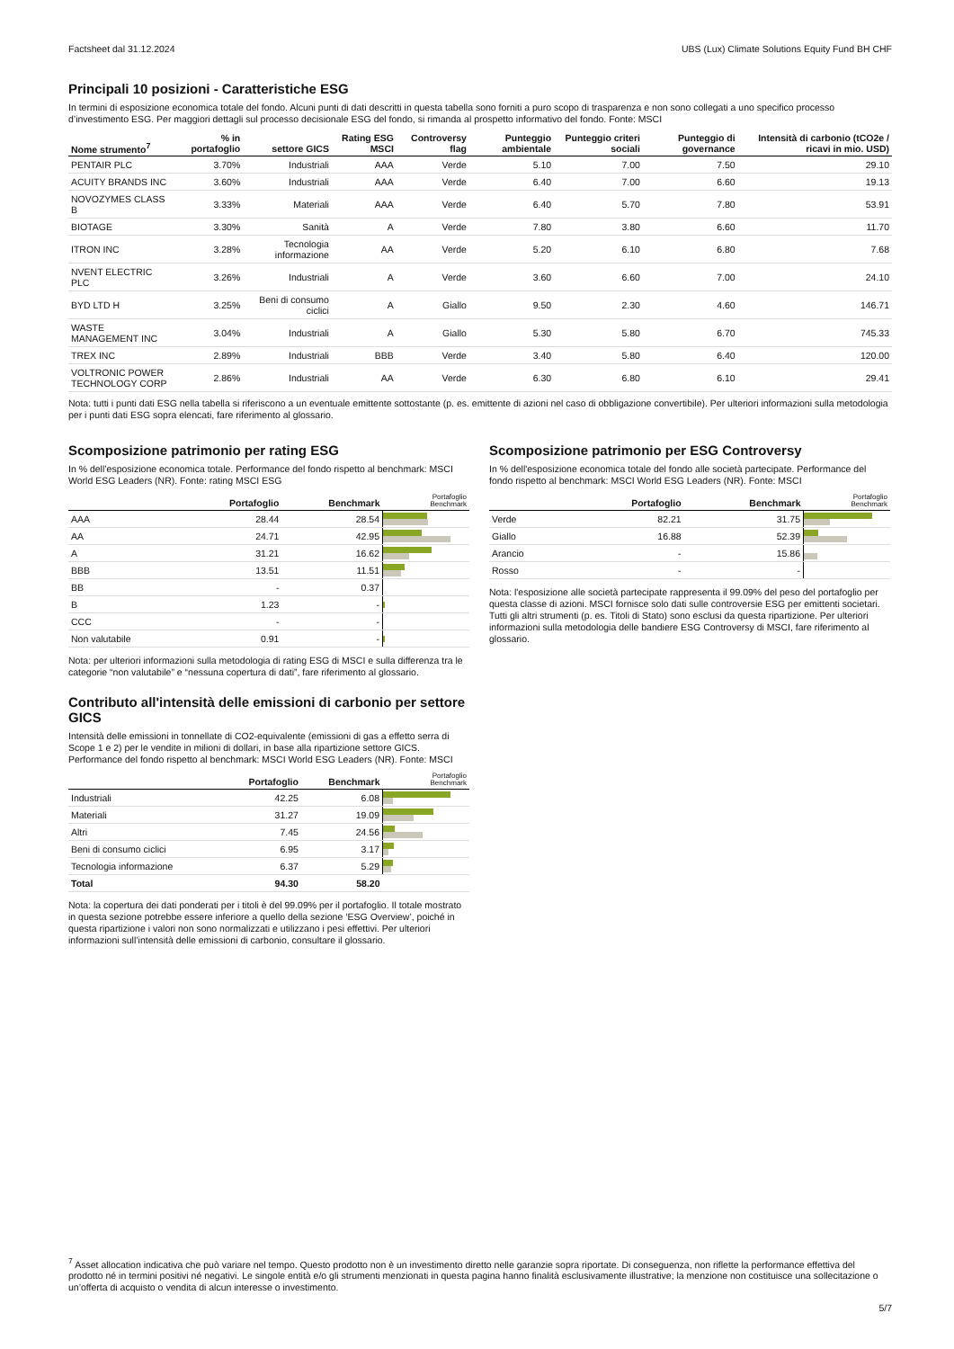Factsheet dal 31.12.2024 UBS (Lux) Climate Solutions Equity Fund BH CHF
Principali 10 posizioni - Caratteristiche ESG
In termini di esposizione economica totale del fondo. Alcuni punti di dati descritti in questa tabella sono forniti a puro scopo di trasparenza e non sono collegati a uno specifico processo d’investimento ESG. Per maggiori dettagli sul processo decisionale ESG del fondo, si rimanda al prospetto informativo del fondo. Fonte: MSCI
| Nome strumento<sup>7</sup> | % in portafoglio | settore GICS | Rating ESG MSCI | Controversy flag | Punteggio ambientale | Punteggio criteri sociali | Punteggio di governance | Intensità di carbonio (tCO2e / ricavi in mio. USD) |
| --- | --- | --- | --- | --- | --- | --- | --- | --- |
| PENTAIR PLC | 3.70% | Industriali | AAA | Verde | 5.10 | 7.00 | 7.50 | 29.10 |
| ACUITY BRANDS INC | 3.60% | Industriali | AAA | Verde | 6.40 | 7.00 | 6.60 | 19.13 |
| NOVOZYMES CLASS B | 3.33% | Materiali | AAA | Verde | 6.40 | 5.70 | 7.80 | 53.91 |
| BIOTAGE | 3.30% | Sanità | A | Verde | 7.80 | 3.80 | 6.60 | 11.70 |
| ITRON INC | 3.28% | Tecnologia informazione | AA | Verde | 5.20 | 6.10 | 6.80 | 7.68 |
| NVENT ELECTRIC PLC | 3.26% | Industriali | A | Verde | 3.60 | 6.60 | 7.00 | 24.10 |
| BYD LTD H | 3.25% | Beni di consumo ciclici | A | Giallo | 9.50 | 2.30 | 4.60 | 146.71 |
| WASTE MANAGEMENT INC | 3.04% | Industriali | A | Giallo | 5.30 | 5.80 | 6.70 | 745.33 |
| TREX INC | 2.89% | Industriali | BBB | Verde | 3.40 | 5.80 | 6.40 | 120.00 |
| VOLTRONIC POWER TECHNOLOGY CORP | 2.86% | Industriali | AA | Verde | 6.30 | 6.80 | 6.10 | 29.41 |
Nota: tutti i punti dati ESG nella tabella si riferiscono a un eventuale emittente sottostante (p. es. emittente di azioni nel caso di obbligazione convertibile). Per ulteriori informazioni sulla metodologia per i punti dati ESG sopra elencati, fare riferimento al glossario.
Scomposizione patrimonio per rating ESG
In % dell’esposizione economica totale. Performance del fondo rispetto al benchmark: MSCI World ESG Leaders (NR). Fonte: rating MSCI ESG
| | Portafoglio | Benchmark | Portafoglio Benchmark |
| --- | --- | --- | --- |
| AAA | 28.44 | 28.54 | |
| AA | 24.71 | 42.95 | |
| A | 31.21 | 16.62 | |
| BBB | 13.51 | 11.51 | |
| BB | - | 0.37 | |
| B | 1.23 | - | |
| CCC | - | - | |
| Non valutabile | 0.91 | - | |
Nota: per ulteriori informazioni sulla metodologia di rating ESG di MSCI e sulla differenza tra le categorie “non valutabile” e “nessuna copertura di dati”, fare riferimento al glossario.
Contributo all'intensità delle emissioni di carbonio per settore GICS
Intensità delle emissioni in tonnellate di CO2-equivalente (emissioni di gas a effetto serra di Scope 1 e 2) per le vendite in milioni di dollari, in base alla ripartizione settore GICS. Performance del fondo rispetto al benchmark: MSCI World ESG Leaders (NR). Fonte: MSCI
| | Portafoglio | Benchmark | Portafoglio Benchmark |
| --- | --- | --- | --- |
| Industriali | 42.25 | 6.08 | |
| Materiali | 31.27 | 19.09 | |
| Altri | 7.45 | 24.56 | |
| Beni di consumo ciclici | 6.95 | 3.17 | |
| Tecnologia informazione | 6.37 | 5.29 | |
| Total | 94.30 | 58.20 | |
Nota: la copertura dei dati ponderati per i titoli è del 99.09% per il portafoglio. Il totale mostrato in questa sezione potrebbe essere inferiore a quello della sezione ‘ESG Overview’, poiché in questa ripartizione i valori non sono normalizzati e utilizzano i pesi effettivi. Per ulteriori informazioni sull’intensità delle emissioni di carbonio, consultare il glossario.
Scomposizione patrimonio per ESG Controversy
In % dell'esposizione economica totale del fondo alle società partecipate. Performance del fondo rispetto al benchmark: MSCI World ESG Leaders (NR). Fonte: MSCI
| | Portafoglio | Benchmark | Portafoglio Benchmark |
| --- | --- | --- | --- |
| Verde | 82.21 | 31.75 | |
| Giallo | 16.88 | 52.39 | |
| Arancio | - | 15.86 | |
| Rosso | - | - | |
Nota: l'esposizione alle società partecipate rappresenta il 99.09% del peso del portafoglio per questa classe di azioni. MSCI fornisce solo dati sulle controversie ESG per emittenti societari. Tutti gli altri strumenti (p. es. Titoli di Stato) sono esclusi da questa ripartizione. Per ulteriori informazioni sulla metodologia delle bandiere ESG Controversy di MSCI, fare riferimento al glossario.
<sup>7</sup> Asset allocation indicativa che può variare nel tempo. Questo prodotto non è un investimento diretto nelle garanzie sopra riportate. Di conseguenza, non riflette la performance effettiva del prodotto né in termini positivi né negativi. Le singole entità e/o gli strumenti menzionati in questa pagina hanno finalità esclusivamente illustrative; la menzione non costituisce una sollecitazione o un’offerta di acquisto o vendita di alcun interesse o investimento.
5/7